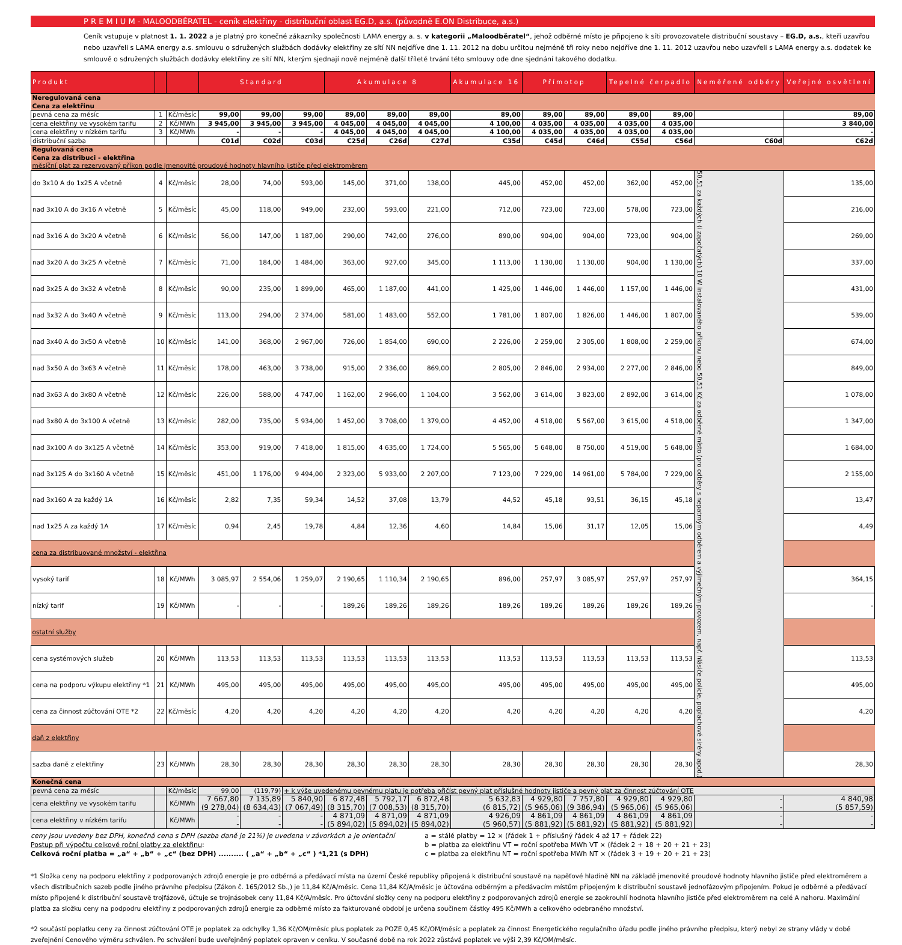P R E M I U M - MALOODBĚRATEL - ceník elektřiny - distribuční oblast EG.D, a.s. (původně E.ON Distribuce, a.s.)
Ceník vstupuje v platnost 1. 1. 2022 a je platný pro konečné zákazníky společnosti LAMA energy a. s. v kategorii „Maloodběratel“, jehož odběrné místo je připojeno k síti provozovatele distribuční soustavy – EG.D, a.s., kteří uzavřou nebo uzavřeli s LAMA energy a.s. smlouvu o sdružených službách dodávky elektřiny ze sítí NN nejdříve dne 1. 11. 2012 na dobu určitou nejméně tři roky nebo nejdříve dne 1. 11. 2012 uzavřou nebo uzavřeli s LAMA energy a.s. dodatek ke smlouvě o sdružených službách dodávky elektřiny ze sítí NN, kterým sjednají nově nejméně další tříleté trvání této smlouvy ode dne sjednání takového dodatku.
| Produkt | | | Standard | | | Akumulace 8 | | | Akumulace 16 | Přímotop | | Tepelné čerpadlo | | Neměřené odběry | Veřejné osvětlení |
| --- | --- | --- | --- | --- | --- | --- | --- | --- | --- | --- | --- | --- | --- | --- | --- |
| Neregulovaná cena Cena za elektřinu | | | | | | | | | | | | | | | |
| pevná cena za měsíc | 1 | Kč/měsíc | 99,00 | 99,00 | 99,00 | 89,00 | 89,00 | 89,00 | 89,00 | 89,00 | 89,00 | 89,00 | 89,00 | | 89,00 |
| cena elektřiny ve vysokém tarifu | 2 | Kč/MWh | 3 945,00 | 3 945,00 | 3 945,00 | 4 045,00 | 4 045,00 | 4 045,00 | 4 100,00 | 4 035,00 | 4 035,00 | 4 035,00 | 4 035,00 | | 3 840,00 |
| cena elektřiny v nízkém tarifu | 3 | Kč/MWh | - | - | - | 4 045,00 | 4 045,00 | 4 045,00 | 4 100,00 | 4 035,00 | 4 035,00 | 4 035,00 | 4 035,00 | | - |
| distribuční sazba | | | C01d | C02d | C03d | C25d | C26d | C27d | C35d | C45d | C46d | C55d | C56d | C60d | C62d |
| Regulovaná cena Cena za distribuci - elektřina měsíční plat za rezervovaný příkon podle jmenovité proudové hodnoty hlavního jističe před elektroměrem | | | | | | | | | | | | | | | |
| do 3x10 A do 1x25 A včetně | 4 | Kč/měsíc | 28,00 | 74,00 | 593,00 | 145,00 | 371,00 | 138,00 | 445,00 | 452,00 | 452,00 | 362,00 | 452,00 | 50,51 za každých (i započatých) 10 W instalovaného příkonu nebo 50,51 Kč za odběrné místo (pro odběry s nepatrným odběrem a výjimečným provozem, např. hlásiče policie, poplachové sirény apod.) | 135,00 |
| nad 3x10 A do 3x16 A včetně | 5 | Kč/měsíc | 45,00 | 118,00 | 949,00 | 232,00 | 593,00 | 221,00 | 712,00 | 723,00 | 723,00 | 578,00 | 723,00 | | 216,00 |
| nad 3x16 A do 3x20 A včetně | 6 | Kč/měsíc | 56,00 | 147,00 | 1 187,00 | 290,00 | 742,00 | 276,00 | 890,00 | 904,00 | 904,00 | 723,00 | 904,00 | | 269,00 |
| nad 3x20 A do 3x25 A včetně | 7 | Kč/měsíc | 71,00 | 184,00 | 1 484,00 | 363,00 | 927,00 | 345,00 | 1 113,00 | 1 130,00 | 1 130,00 | 904,00 | 1 130,00 | | 337,00 |
| nad 3x25 A do 3x32 A včetně | 8 | Kč/měsíc | 90,00 | 235,00 | 1 899,00 | 465,00 | 1 187,00 | 441,00 | 1 425,00 | 1 446,00 | 1 446,00 | 1 157,00 | 1 446,00 | | 431,00 |
| nad 3x32 A do 3x40 A včetně | 9 | Kč/měsíc | 113,00 | 294,00 | 2 374,00 | 581,00 | 1 483,00 | 552,00 | 1 781,00 | 1 807,00 | 1 826,00 | 1 446,00 | 1 807,00 | | 539,00 |
| nad 3x40 A do 3x50 A včetně | 10 | Kč/měsíc | 141,00 | 368,00 | 2 967,00 | 726,00 | 1 854,00 | 690,00 | 2 226,00 | 2 259,00 | 2 305,00 | 1 808,00 | 2 259,00 | | 674,00 |
| nad 3x50 A do 3x63 A včetně | 11 | Kč/měsíc | 178,00 | 463,00 | 3 738,00 | 915,00 | 2 336,00 | 869,00 | 2 805,00 | 2 846,00 | 2 934,00 | 2 277,00 | 2 846,00 | | 849,00 |
| nad 3x63 A do 3x80 A včetně | 12 | Kč/měsíc | 226,00 | 588,00 | 4 747,00 | 1 162,00 | 2 966,00 | 1 104,00 | 3 562,00 | 3 614,00 | 3 823,00 | 2 892,00 | 3 614,00 | | 1 078,00 |
| nad 3x80 A do 3x100 A včetně | 13 | Kč/měsíc | 282,00 | 735,00 | 5 934,00 | 1 452,00 | 3 708,00 | 1 379,00 | 4 452,00 | 4 518,00 | 5 567,00 | 3 615,00 | 4 518,00 | | 1 347,00 |
| nad 3x100 A do 3x125 A včetně | 14 | Kč/měsíc | 353,00 | 919,00 | 7 418,00 | 1 815,00 | 4 635,00 | 1 724,00 | 5 565,00 | 5 648,00 | 8 750,00 | 4 519,00 | 5 648,00 | | 1 684,00 |
| nad 3x125 A do 3x160 A včetně | 15 | Kč/měsíc | 451,00 | 1 176,00 | 9 494,00 | 2 323,00 | 5 933,00 | 2 207,00 | 7 123,00 | 7 229,00 | 14 961,00 | 5 784,00 | 7 229,00 | | 2 155,00 |
| nad 3x160 A za každý 1A | 16 | Kč/měsíc | 2,82 | 7,35 | 59,34 | 14,52 | 37,08 | 13,79 | 44,52 | 45,18 | 93,51 | 36,15 | 45,18 | | 13,47 |
| nad 1x25 A za každý 1A | 17 | Kč/měsíc | 0,94 | 2,45 | 19,78 | 4,84 | 12,36 | 4,60 | 14,84 | 15,06 | 31,17 | 12,05 | 15,06 | | 4,49 |
| cena za distribuované množství - elektřina | | | | | | | | | | | | | | | |
| vysoký tarif | 18 | Kč/MWh | 3 085,97 | 2 554,06 | 1 259,07 | 2 190,65 | 1 110,34 | 2 190,65 | 896,00 | 257,97 | 3 085,97 | 257,97 | 257,97 | | 364,15 |
| nízký tarif | 19 | Kč/MWh | - | - | - | 189,26 | 189,26 | 189,26 | 189,26 | 189,26 | 189,26 | 189,26 | 189,26 | | - |
| ostatní služby | | | | | | | | | | | | | | | |
| cena systémových služeb | 20 | Kč/MWh | 113,53 | 113,53 | 113,53 | 113,53 | 113,53 | 113,53 | 113,53 | 113,53 | 113,53 | 113,53 | 113,53 | | 113,53 |
| cena na podporu výkupu elektřiny *1 | 21 | Kč/MWh | 495,00 | 495,00 | 495,00 | 495,00 | 495,00 | 495,00 | 495,00 | 495,00 | 495,00 | 495,00 | 495,00 | | 495,00 |
| cena za činnost zúčtování OTE *2 | 22 | Kč/měsíc | 4,20 | 4,20 | 4,20 | 4,20 | 4,20 | 4,20 | 4,20 | 4,20 | 4,20 | 4,20 | 4,20 | | 4,20 |
| daň z elektřiny | | | | | | | | | | | | | | | |
| sazba daně z elektřiny | 23 | Kč/MWh | 28,30 | 28,30 | 28,30 | 28,30 | 28,30 | 28,30 | 28,30 | 28,30 | 28,30 | 28,30 | 28,30 | | 28,30 |
| Konečná cena | | | | | | | | | | | | | | | |
| pevná cena za měsíc | | Kč/měsíc | 99,00 | (119,79) | + k výše uvedenému pevnému platu je potřeba přičíst pevný plat příslušné hodnoty jističe a pevný plat za činnost zúčtování OTE | | | | | | | | | | |
| cena elektřiny ve vysokém tarifu | | Kč/MWh | 7 667,80 (9 278,04) | 7 135,89 (8 634,43) | 5 840,90 (7 067,49) | 6 872,48 (8 315,70) | 5 792,17 (7 008,53) | 6 872,48 (8 315,70) | 5 632,83 (6 815,72) | 4 929,80 (5 965,06) | 7 757,80 (9 386,94) | 4 929,80 (5 965,06) | 4 929,80 (5 965,06) | - - | 4 840,98 (5 857,59) |
| cena elektřiny v nízkém tarifu | | Kč/MWh | - - | - - | - - | 4 871,09 (5 894,02) | 4 871,09 (5 894,02) | 4 871,09 (5 894,02) | 4 926,09 (5 960,57) | 4 861,09 (5 881,92) | 4 861,09 (5 881,92) | 4 861,09 (5 881,92) | 4 861,09 (5 881,92) | - - | - - |
ceny jsou uvedeny bez DPH, konečná cena s DPH (sazba daně je 21%) je uvedena v závorkách a je orientační
Postup při výpočtu celkové roční platby za elektřinu:
Celková roční platba = „a“ + „b“ + „c“ (bez DPH) .......... ( „a“ + „b“ + „c“ ) *1,21 (s DPH)
a = stálé platby = 12 × (řádek 1 + příslušný řádek 4 až 17 + řádek 22)
b = platba za elektřinu VT = roční spotřeba MWh VT × (řádek 2 + 18 + 20 + 21 + 23)
c = platba za elektřinu NT = roční spotřeba MWh NT × (řádek 3 + 19 + 20 + 21 + 23)
*1 Složka ceny na podporu elektřiny z podporovaných zdrojů energie je pro odběrná a předávací místa na území České republiky připojená k distribuční soustavě na napěťové hladině NN na základě jmenovité proudové hodnoty hlavního jističe před elektroměrem a všech distribučních sazeb podle jiného právního předpisu (Zákon č. 165/2012 Sb.,) je 11,84 Kč/A/měsíc. Cena 11,84 Kč/A/měsíc je účtována odběrným a předávacím místům připojeným k distribuční soustavě jednofázovým připojením. Pokud je odběrné a předávací místo připojené k distribuční soustavě trojfázově, účtuje se trojnásobek ceny 11,84 Kč/A/měsíc. Pro účtování složky ceny na podporu elektřiny z podporovaných zdrojů energie se zaokrouhlí hodnota hlavního jističe před elektroměrem na celé A nahoru. Maximální platba za složku ceny na podpodru elektřiny z podporovaných zdrojů energie za odběrné místo za fakturované období je určena součinem částky 495 Kč/MWh a celkového odebraného množství.
*2 součástí poplatku ceny za činnost zúčtování OTE je poplatek za odchylky 1,36 Kč/OM/měsíc plus poplatek za POZE 0,45 Kč/OM/měsíc a poplatek za činnost Energetického regulačního úřadu podle jiného právního předpisu, který nebyl ze strany vlády v době zveřejnění Cenového výměru schválen. Po schválení bude uveřejněný poplatek opraven v ceníku. V současné době na rok 2022 zůstává poplatek ve výši 2,39 Kč/OM/měsíc.